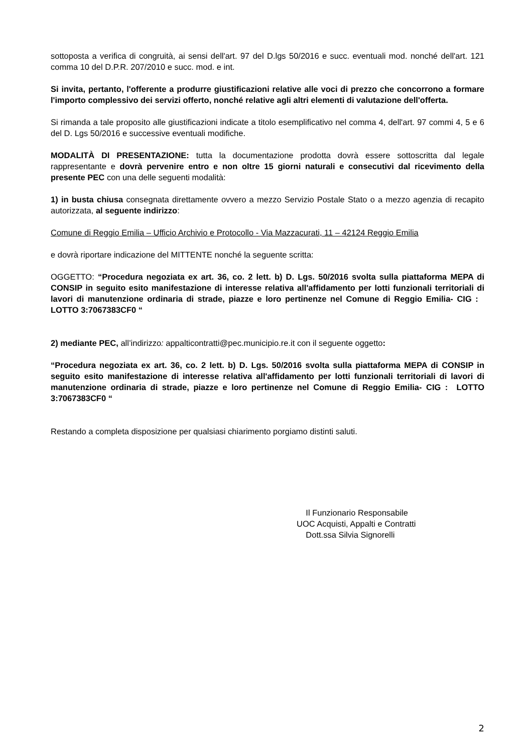sottoposta a verifica di congruità, ai sensi dell'art. 97 del D.lgs 50/2016 e succ. eventuali mod. nonché dell'art. 121 comma 10 del D.P.R. 207/2010 e succ. mod. e int.
Si invita, pertanto, l'offerente a produrre giustificazioni relative alle voci di prezzo che concorrono a formare l'importo complessivo dei servizi offerto, nonché relative agli altri elementi di valutazione dell'offerta.
Si rimanda a tale proposito alle giustificazioni indicate a titolo esemplificativo nel comma 4, dell'art. 97 commi 4, 5 e 6 del D. Lgs 50/2016 e successive eventuali modifiche.
MODALITÀ DI PRESENTAZIONE: tutta la documentazione prodotta dovrà essere sottoscritta dal legale rappresentante e dovrà pervenire entro e non oltre 15 giorni naturali e consecutivi dal ricevimento della presente PEC con una delle seguenti modalità:
1) in busta chiusa consegnata direttamente ovvero a mezzo Servizio Postale Stato o a mezzo agenzia di recapito autorizzata, al seguente indirizzo:
Comune di Reggio Emilia – Ufficio Archivio e Protocollo - Via Mazzacurati, 11 – 42124 Reggio Emilia
e dovrà riportare indicazione del MITTENTE nonché la seguente scritta:
OGGETTO: “Procedura negoziata ex art. 36, co. 2 lett. b) D. Lgs. 50/2016 svolta sulla piattaforma MEPA di CONSIP in seguito esito manifestazione di interesse relativa all'affidamento per lotti funzionali territoriali di lavori di manutenzione ordinaria di strade, piazze e loro pertinenze nel Comune di Reggio Emilia- CIG : LOTTO 3:7067383CF0 “
2) mediante PEC, all’indirizzo: appalticontratti@pec.municipio.re.it con il seguente oggetto:
“Procedura negoziata ex art. 36, co. 2 lett. b) D. Lgs. 50/2016 svolta sulla piattaforma MEPA di CONSIP in seguito esito manifestazione di interesse relativa all'affidamento per lotti funzionali territoriali di lavori di manutenzione ordinaria di strade, piazze e loro pertinenze nel Comune di Reggio Emilia- CIG : LOTTO 3:7067383CF0 “
Restando a completa disposizione per qualsiasi chiarimento porgiamo distinti saluti.
Il Funzionario Responsabile
UOC Acquisti, Appalti e Contratti
Dott.ssa Silvia Signorelli
2